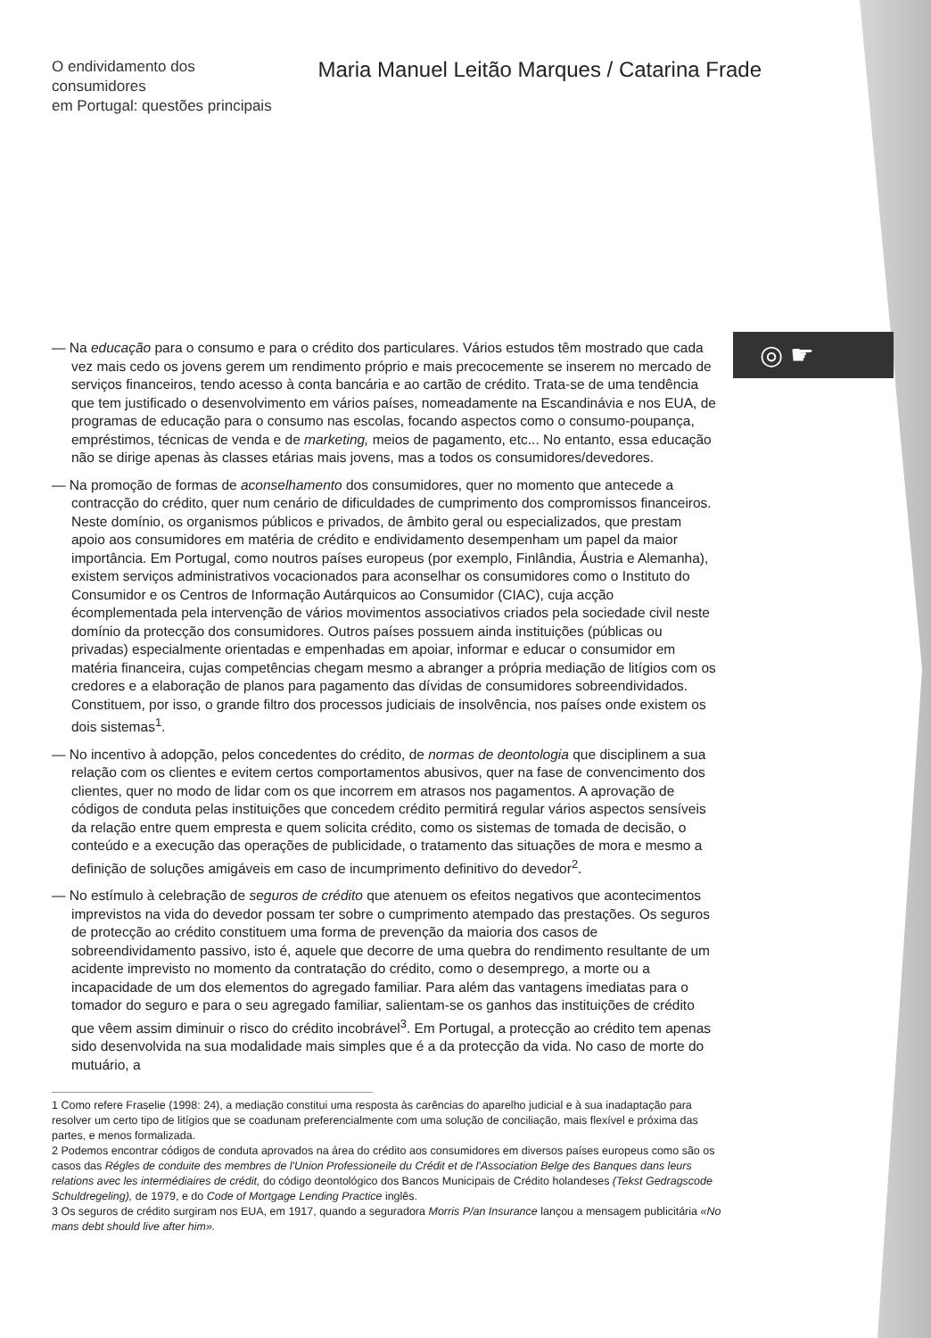◎ ☛
O endividamento dos consumidores
em Portugal: questões principais
Maria Manuel Leitão Marques / Catarina Frade
— Na educação para o consumo e para o crédito dos particulares. Vários estudos têm mostrado que cada vez mais cedo os jovens gerem um rendimento próprio e mais precocemente se inserem no mercado de serviços financeiros, tendo acesso à conta bancária e ao cartão de crédito. Trata-se de uma tendência que tem justificado o desenvolvimento em vários países, nomeadamente na Escandinávia e nos EUA, de programas de educação para o consumo nas escolas, focando aspectos como o consumo-poupança, empréstimos, técnicas de venda e de marketing, meios de pagamento, etc... No entanto, essa educação não se dirige apenas às classes etárias mais jovens, mas a todos os consumidores/devedores.
— Na promoção de formas de aconselhamento dos consumidores, quer no momento que antecede a contracção do crédito, quer num cenário de dificuldades de cumprimento dos compromissos financeiros. Neste domínio, os organismos públicos e privados, de âmbito geral ou especializados, que prestam apoio aos consumidores em matéria de crédito e endividamento desempenham um papel da maior importância. Em Portugal, como noutros países europeus (por exemplo, Finlândia, Áustria e Alemanha), existem serviços administrativos vocacionados para aconselhar os consumidores como o Instituto do Consumidor e os Centros de Informação Autárquicos ao Consumidor (CIAC), cuja acção écomplementada pela intervenção de vários movimentos associativos criados pela sociedade civil neste domínio da protecção dos consumidores. Outros países possuem ainda instituições (públicas ou privadas) especialmente orientadas e empenhadas em apoiar, informar e educar o consumidor em matéria financeira, cujas competências chegam mesmo a abranger a própria mediação de litígios com os credores e a elaboração de planos para pagamento das dívidas de consumidores sobreendividados. Constituem, por isso, o grande filtro dos processos judiciais de insolvência, nos países onde existem os dois sistemas<sup>1</sup>.
— No incentivo à adopção, pelos concedentes do crédito, de normas de deontologia que disciplinem a sua relação com os clientes e evitem certos comportamentos abusivos, quer na fase de convencimento dos clientes, quer no modo de lidar com os que incorrem em atrasos nos pagamentos. A aprovação de códigos de conduta pelas instituições que concedem crédito permitirá regular vários aspectos sensíveis da relação entre quem empresta e quem solicita crédito, como os sistemas de tomada de decisão, o conteúdo e a execução das operações de publicidade, o tratamento das situações de mora e mesmo a definição de soluções amigáveis em caso de incumprimento definitivo do devedor<sup>2</sup>.
— No estímulo à celebração de seguros de crédito que atenuem os efeitos negativos que acontecimentos imprevistos na vida do devedor possam ter sobre o cumprimento atempado das prestações. Os seguros de protecção ao crédito constituem uma forma de prevenção da maioria dos casos de sobreendividamento passivo, isto é, aquele que decorre de uma quebra do rendimento resultante de um acidente imprevisto no momento da contratação do crédito, como o desemprego, a morte ou a incapacidade de um dos elementos do agregado familiar. Para além das vantagens imediatas para o tomador do seguro e para o seu agregado familiar, salientam-se os ganhos das instituições de crédito que vêem assim diminuir o risco do crédito incobrável<sup>3</sup>. Em Portugal, a protecção ao crédito tem apenas sido desenvolvida na sua modalidade mais simples que é a da protecção da vida. No caso de morte do mutuário, a
1 Como refere Fraselie (1998: 24), a mediação constitui uma resposta às carências do aparelho judicial e à sua inadaptação para resolver um certo tipo de litígios que se coadunam preferencialmente com uma solução de conciliação, mais flexível e próxima das partes, e menos formalizada.
2 Podemos encontrar códigos de conduta aprovados na área do crédito aos consumidores em diversos países europeus como são os casos das Régles de conduite des membres de l'Union Professioneile du Crédit et de l'Association Belge des Banques dans leurs relations avec les intermédiaires de crédit, do código deontológico dos Bancos Municipais de Crédito holandeses (Tekst Gedragscode Schuldregeling), de 1979, e do Code of Mortgage Lending Practice inglês.
3 Os seguros de crédito surgiram nos EUA, em 1917, quando a seguradora Morris P/an Insurance lançou a mensagem publicitária «No mans debt should live after him».